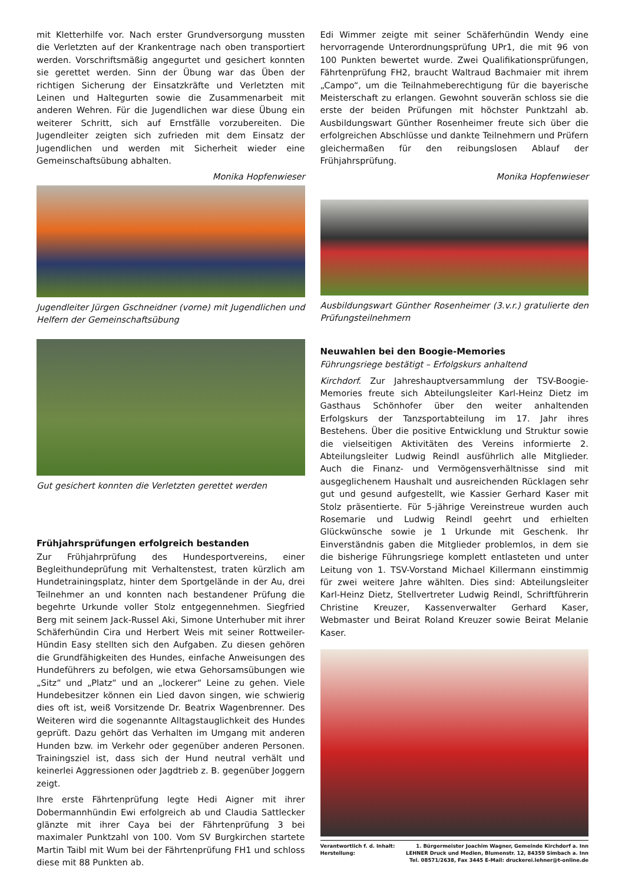mit Kletterhilfe vor. Nach erster Grundversorgung mussten die Verletzten auf der Krankentrage nach oben transportiert werden. Vorschriftsmäßig angegurtet und gesichert konnten sie gerettet werden. Sinn der Übung war das Üben der richtigen Sicherung der Einsatzkräfte und Verletzten mit Leinen und Haltegurten sowie die Zusammenarbeit mit anderen Wehren. Für die Jugendlichen war diese Übung ein weiterer Schritt, sich auf Ernstfälle vorzubereiten. Die Jugendleiter zeigten sich zufrieden mit dem Einsatz der Jugendlichen und werden mit Sicherheit wieder eine Gemeinschaftsübung abhalten.
Monika Hopfenwieser
Jugendleiter Jürgen Gschneidner (vorne) mit Jugendlichen und Helfern der Gemeinschaftsübung
Gut gesichert konnten die Verletzten gerettet werden
Frühjahrsprüfungen erfolgreich bestanden
Zur Frühjahrprüfung des Hundesportvereins, einer Begleithundeprüfung mit Verhaltenstest, traten kürzlich am Hundetrainingsplatz, hinter dem Sportgelände in der Au, drei Teilnehmer an und konnten nach bestandener Prüfung die begehrte Urkunde voller Stolz entgegennehmen. Siegfried Berg mit seinem Jack-Russel Aki, Simone Unterhuber mit ihrer Schäferhündin Cira und Herbert Weis mit seiner Rottweiler-Hündin Easy stellten sich den Aufgaben. Zu diesen gehören die Grundfähigkeiten des Hundes, einfache Anweisungen des Hundeführers zu befolgen, wie etwa Gehorsamsübungen wie „Sitz“ und „Platz“ und an „lockerer“ Leine zu gehen. Viele Hundebesitzer können ein Lied davon singen, wie schwierig dies oft ist, weiß Vorsitzende Dr. Beatrix Wagenbrenner. Des Weiteren wird die sogenannte Alltagstauglichkeit des Hundes geprüft. Dazu gehört das Verhalten im Umgang mit anderen Hunden bzw. im Verkehr oder gegenüber anderen Personen. Trainingsziel ist, dass sich der Hund neutral verhält und keinerlei Aggressionen oder Jagdtrieb z. B. gegenüber Joggern zeigt.
Ihre erste Fährtenprüfung legte Hedi Aigner mit ihrer Dobermannhündin Ewi erfolgreich ab und Claudia Sattlecker glänzte mit ihrer Caya bei der Fährtenprüfung 3 bei maximaler Punktzahl von 100. Vom SV Burgkirchen startete Martin Taibl mit Wum bei der Fährtenprüfung FH1 und schloss diese mit 88 Punkten ab.
Edi Wimmer zeigte mit seiner Schäferhündin Wendy eine hervorragende Unterordnungsprüfung UPr1, die mit 96 von 100 Punkten bewertet wurde. Zwei Qualifikationsprüfungen, Fährtenprüfung FH2, braucht Waltraud Bachmaier mit ihrem „Campo“, um die Teilnahmeberechtigung für die bayerische Meisterschaft zu erlangen. Gewohnt souverän schloss sie die erste der beiden Prüfungen mit höchster Punktzahl ab. Ausbildungswart Günther Rosenheimer freute sich über die erfolgreichen Abschlüsse und dankte Teilnehmern und Prüfern gleichermaßen für den reibungslosen Ablauf der Frühjahrsprüfung.
Monika Hopfenwieser
Ausbildungswart Günther Rosenheimer (3.v.r.) gratulierte den Prüfungsteilnehmern
Neuwahlen bei den Boogie-Memories
Führungsriege bestätigt – Erfolgskurs anhaltend
Kirchdorf. Zur Jahreshauptversammlung der TSV-Boogie-Memories freute sich Abteilungsleiter Karl-Heinz Dietz im Gasthaus Schönhofer über den weiter anhaltenden Erfolgskurs der Tanzsportabteilung im 17. Jahr ihres Bestehens. Über die positive Entwicklung und Struktur sowie die vielseitigen Aktivitäten des Vereins informierte 2. Abteilungsleiter Ludwig Reindl ausführlich alle Mitglieder. Auch die Finanz- und Vermögensverhältnisse sind mit ausgeglichenem Haushalt und ausreichenden Rücklagen sehr gut und gesund aufgestellt, wie Kassier Gerhard Kaser mit Stolz präsentierte. Für 5-jährige Vereinstreue wurden auch Rosemarie und Ludwig Reindl geehrt und erhielten Glückwünsche sowie je 1 Urkunde mit Geschenk. Ihr Einverständnis gaben die Mitglieder problemlos, in dem sie die bisherige Führungsriege komplett entlasteten und unter Leitung von 1. TSV-Vorstand Michael Killermann einstimmig für zwei weitere Jahre wählten. Dies sind: Abteilungsleiter Karl-Heinz Dietz, Stellvertreter Ludwig Reindl, Schriftführerin Christine Kreuzer, Kassenverwalter Gerhard Kaser, Webmaster und Beirat Roland Kreuzer sowie Beirat Melanie Kaser.
Verantwortlich f. d. Inhalt:
Herstellung:
1. Bürgermeister Joachim Wagner, Gemeinde Kirchdorf a. Inn
LEHNER Druck und Medien, Blumenstr. 12, 84359 Simbach a. Inn
Tel. 08571/2638, Fax 3445 E-Mail: druckerei.lehner@t-online.de